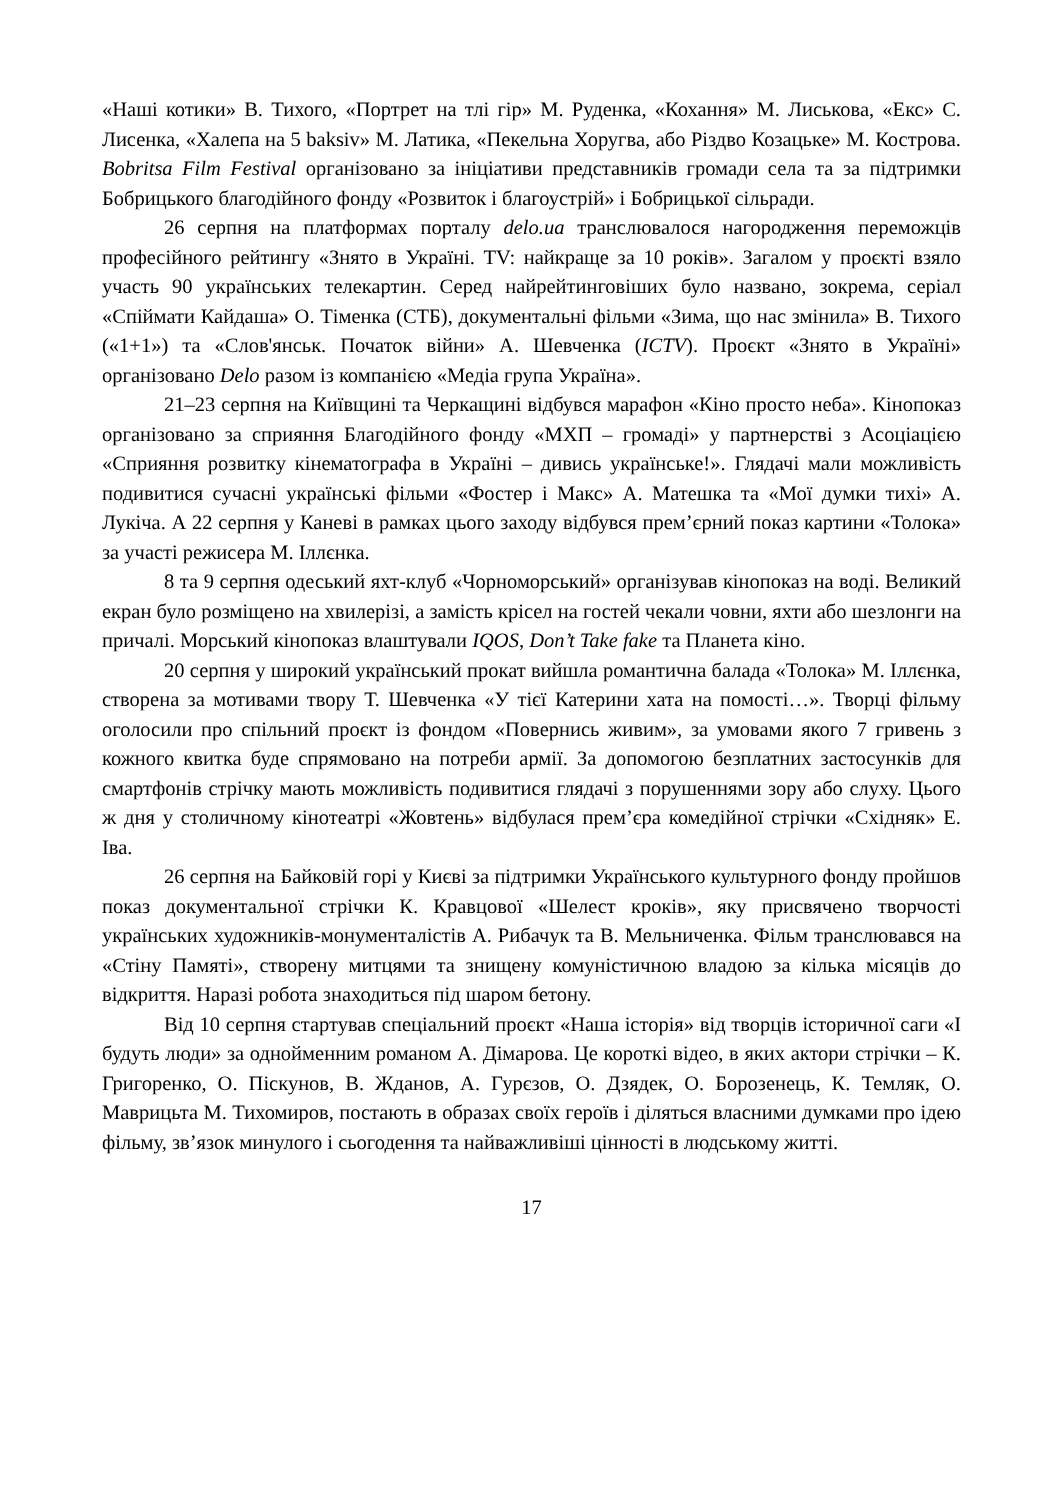«Наші котики» В. Тихого, «Портрет на тлі гір» М. Руденка, «Кохання» М. Лиськова, «Екс» С. Лисенка, «Халепа на 5 baksiv» М. Латика, «Пекельна Хоругва, або Різдво Козацьке» М. Кострова. Bobritsa Film Festival організовано за ініціативи представників громади села та за підтримки Бобрицького благодійного фонду «Розвиток і благоустрій» і Бобрицької сільради.
26 серпня на платформах порталу delo.ua транслювалося нагородження переможців професійного рейтингу «Знято в Україні. TV: найкраще за 10 років». Загалом у проєкті взяло участь 90 українських телекартин. Серед найрейтинговіших було названо, зокрема, серіал «Спіймати Кайдаша» О. Тіменка (СТБ), документальні фільми «Зима, що нас змінила» В. Тихого («1+1») та «Слов'янськ. Початок війни» А. Шевченка (ICTV). Проєкт «Знято в Україні» організовано Delo разом із компанією «Медіа група Україна».
21–23 серпня на Київщині та Черкащині відбувся марафон «Кіно просто неба». Кінопоказ організовано за сприяння Благодійного фонду «МХП – громаді» у партнерстві з Асоціацією «Сприяння розвитку кінематографа в Україні – дивись українське!». Глядачі мали можливість подивитися сучасні українські фільми «Фостер і Макс» А. Матешка та «Мої думки тихі» А. Лукіча. А 22 серпня у Каневі в рамках цього заходу відбувся прем’єрний показ картини «Толока» за участі режисера М. Іллєнка.
8 та 9 серпня одеський яхт-клуб «Чорноморський» організував кінопоказ на воді. Великий екран було розміщено на хвилерізі, а замість крісел на гостей чекали човни, яхти або шезлонги на причалі. Морський кінопоказ влаштували IQOS, Don’t Take fake та Планета кіно.
20 серпня у широкий український прокат вийшла романтична балада «Толока» М. Іллєнка, створена за мотивами твору Т. Шевченка «У тієї Катерини хата на помості…». Творці фільму оголосили про спільний проєкт із фондом «Повернись живим», за умовами якого 7 гривень з кожного квитка буде спрямовано на потреби армії. За допомогою безплатних застосунків для смартфонів стрічку мають можливість подивитися глядачі з порушеннями зору або слуху. Цього ж дня у столичному кінотеатрі «Жовтень» відбулася прем’єра комедійної стрічки «Східняк» Е. Іва.
26 серпня на Байковій горі у Києві за підтримки Українського культурного фонду пройшов показ документальної стрічки К. Кравцової «Шелест кроків», яку присвячено творчості українських художників-монументалістів А. Рибачук та В. Мельниченка. Фільм транслювався на «Стіну Памяті», створену митцями та знищену комуністичною владою за кілька місяців до відкриття. Наразі робота знаходиться під шаром бетону.
Від 10 серпня стартував спеціальний проєкт «Наша історія» від творців історичної саги «І будуть люди» за однойменним романом А. Дімарова. Це короткі відео, в яких актори стрічки – К. Григоренко, О. Піскунов, В. Жданов, А. Гурєзов, О. Дзядек, О. Борозенець, К. Темляк, О. Маврицьта М. Тихомиров, постають в образах своїх героїв і діляться власними думками про ідею фільму, зв’язок минулого і сьогодення та найважливіші цінності в людському житті.
17